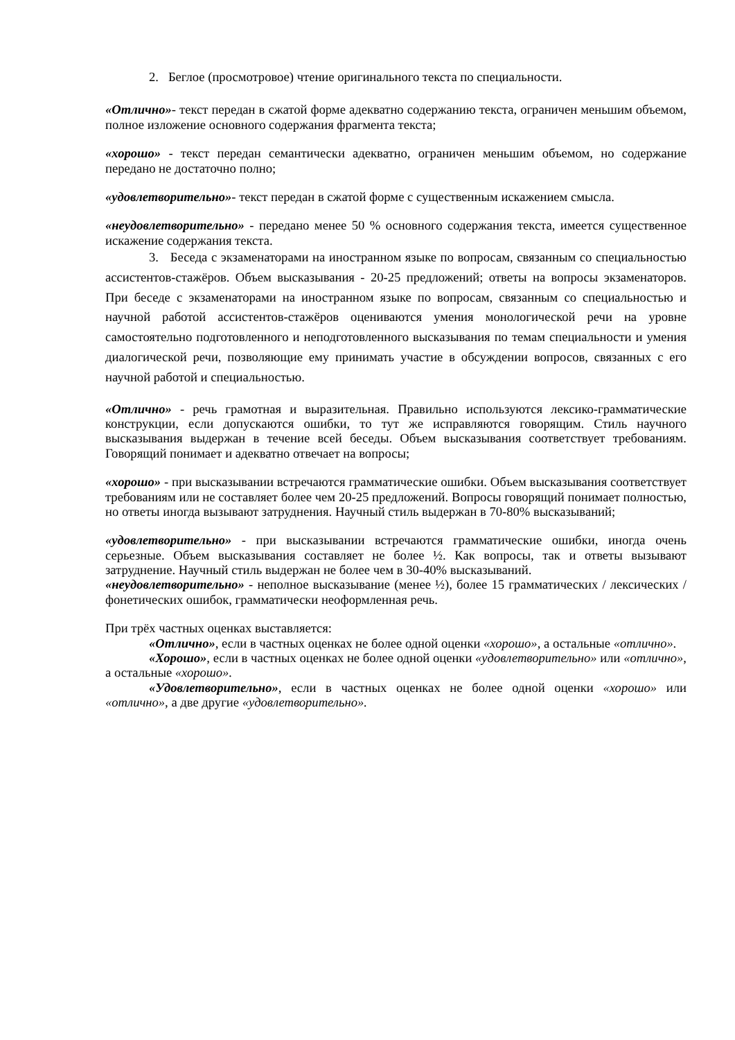2. Беглое (просмотровое) чтение оригинального текста по специальности.
«Отлично»- текст передан в сжатой форме адекватно содержанию текста, ограничен меньшим объемом, полное изложение основного содержания фрагмента текста;
«хорошо» - текст передан семантически адекватно, ограничен меньшим объемом, но содержание передано не достаточно полно;
«удовлетворительно»- текст передан в сжатой форме с существенным искажением смысла.
«неудовлетворительно» - передано менее 50 % основного содержания текста, имеется существенное искажение содержания текста.
3. Беседа с экзаменаторами на иностранном языке по вопросам, связанным со специальностью ассистентов-стажёров. Объем высказывания - 20-25 предложений; ответы на вопросы экзаменаторов. При беседе с экзаменаторами на иностранном языке по вопросам, связанным со специальностью и научной работой ассистентов-стажёров оцениваются умения монологической речи на уровне самостоятельно подготовленного и неподготовленного высказывания по темам специальности и умения диалогической речи, позволяющие ему принимать участие в обсуждении вопросов, связанных с его научной работой и специальностью.
«Отлично» - речь грамотная и выразительная. Правильно используются лексико-грамматические конструкции, если допускаются ошибки, то тут же исправляются говорящим. Стиль научного высказывания выдержан в течение всей беседы. Объем высказывания соответствует требованиям. Говорящий понимает и адекватно отвечает на вопросы;
«хорошо» - при высказывании встречаются грамматические ошибки. Объем высказывания соответствует требованиям или не составляет более чем 20-25 предложений. Вопросы говорящий понимает полностью, но ответы иногда вызывают затруднения. Научный стиль выдержан в 70-80% высказываний;
«удовлетворительно» - при высказывании встречаются грамматические ошибки, иногда очень серьезные. Объем высказывания составляет не более ½. Как вопросы, так и ответы вызывают затруднение. Научный стиль выдержан не более чем в 30-40% высказываний.
«неудовлетворительно» - неполное высказывание (менее ½), более 15 грамматических / лексических / фонетических ошибок, грамматически неоформленная речь.
При трёх частных оценках выставляется:
«Отлично», если в частных оценках не более одной оценки «хорошо», а остальные «отлично».
«Хорошо», если в частных оценках не более одной оценки «удовлетворительно» или «отлично», а остальные «хорошо».
«Удовлетворительно», если в частных оценках не более одной оценки «хорошо» или «отлично», а две другие «удовлетворительно».